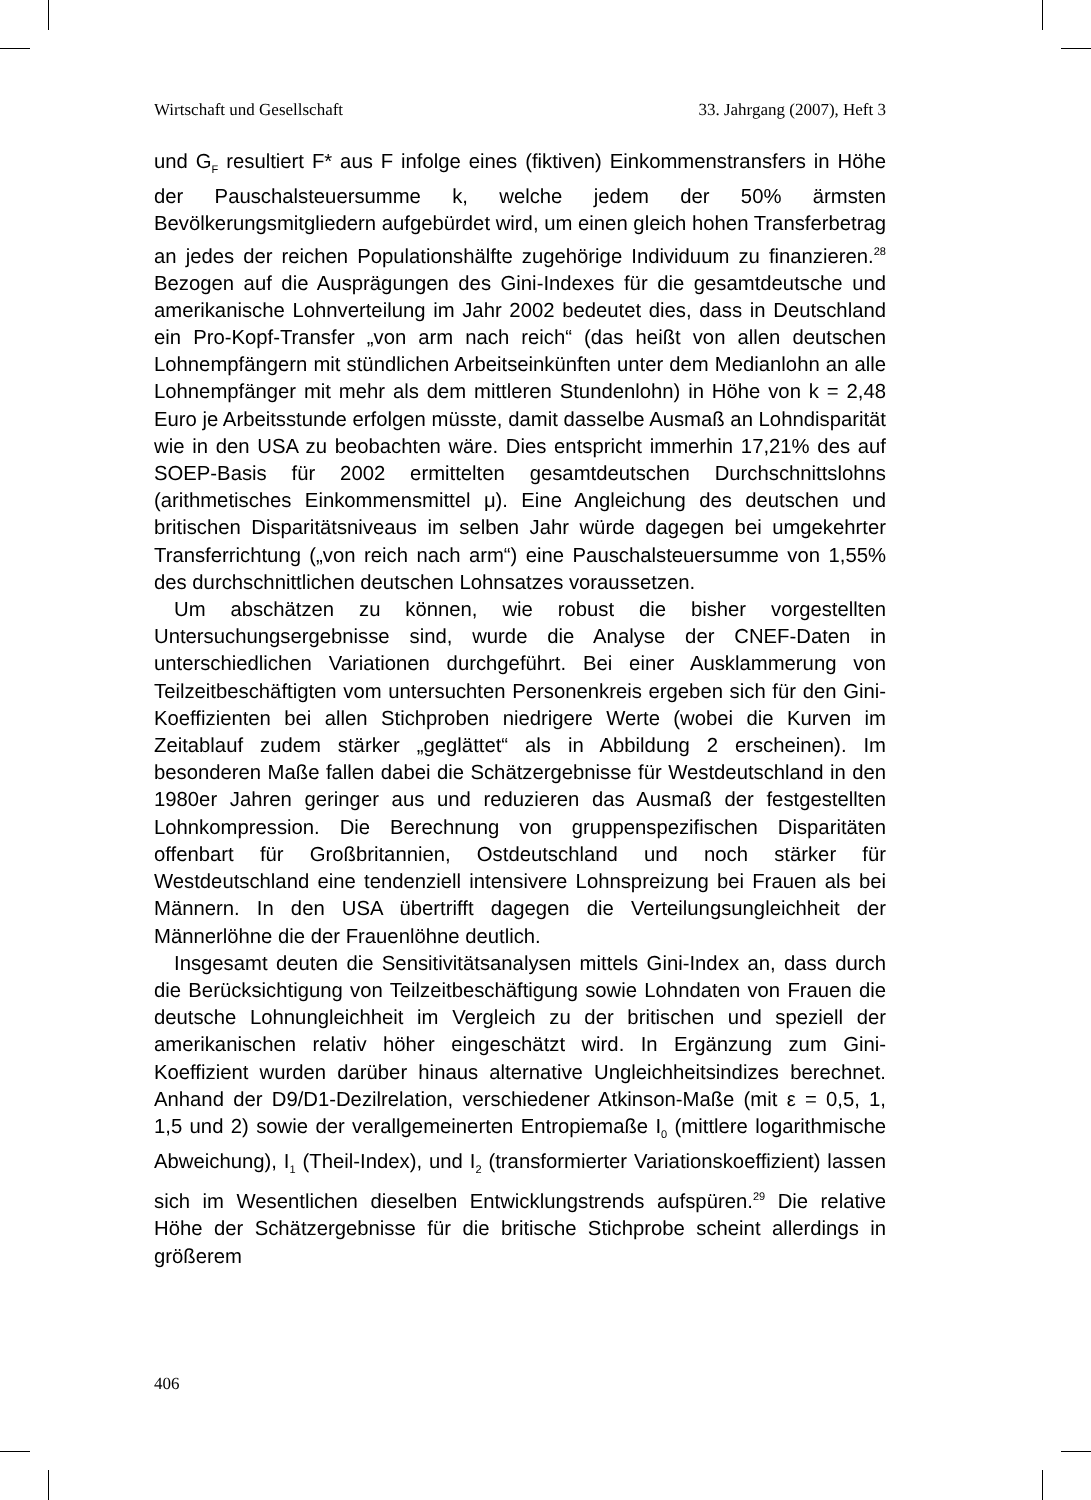Wirtschaft und Gesellschaft 33. Jahrgang (2007), Heft 3
und G<sub>F</sub> resultiert F* aus F infolge eines (fiktiven) Einkommenstransfers in Höhe der Pauschalsteuersumme k, welche jedem der 50% ärmsten Bevölkerungsmitgliedern aufgebürdet wird, um einen gleich hohen Transferbetrag an jedes der reichen Populationshälfte zugehörige Individuum zu finanzieren.<sup>28</sup> Bezogen auf die Ausprägungen des Gini-Indexes für die gesamtdeutsche und amerikanische Lohnverteilung im Jahr 2002 bedeutet dies, dass in Deutschland ein Pro-Kopf-Transfer „von arm nach reich“ (das heißt von allen deutschen Lohnempfängern mit stündlichen Arbeitseinkünften unter dem Medianlohn an alle Lohnempfänger mit mehr als dem mittleren Stundenlohn) in Höhe von k = 2,48 Euro je Arbeitsstunde erfolgen müsste, damit dasselbe Ausmaß an Lohndisparität wie in den USA zu beobachten wäre. Dies entspricht immerhin 17,21% des auf SOEP-Basis für 2002 ermittelten gesamtdeutschen Durchschnittslohns (arithmetisches Einkommensmittel μ). Eine Angleichung des deutschen und britischen Disparitätsniveaus im selben Jahr würde dagegen bei umgekehrter Transferrichtung („von reich nach arm“) eine Pauschalsteuersumme von 1,55% des durchschnittlichen deutschen Lohnsatzes voraussetzen.
Um abschätzen zu können, wie robust die bisher vorgestellten Untersuchungsergebnisse sind, wurde die Analyse der CNEF-Daten in unterschiedlichen Variationen durchgeführt. Bei einer Ausklammerung von Teilzeitbeschäftigten vom untersuchten Personenkreis ergeben sich für den Gini-Koeffizienten bei allen Stichproben niedrigere Werte (wobei die Kurven im Zeitablauf zudem stärker „geglättet“ als in Abbildung 2 erscheinen). Im besonderen Maße fallen dabei die Schätzergebnisse für Westdeutschland in den 1980er Jahren geringer aus und reduzieren das Ausmaß der festgestellten Lohnkompression. Die Berechnung von gruppenspezifischen Disparitäten offenbart für Großbritannien, Ostdeutschland und noch stärker für Westdeutschland eine tendenziell intensivere Lohnspreizung bei Frauen als bei Männern. In den USA übertrifft dagegen die Verteilungsungleichheit der Männerlöhne die der Frauenlöhne deutlich.
Insgesamt deuten die Sensitivitätsanalysen mittels Gini-Index an, dass durch die Berücksichtigung von Teilzeitbeschäftigung sowie Lohndaten von Frauen die deutsche Lohnungleichheit im Vergleich zu der britischen und speziell der amerikanischen relativ höher eingeschätzt wird. In Ergänzung zum Gini-Koeffizient wurden darüber hinaus alternative Ungleichheitsindizes berechnet. Anhand der D9/D1-Dezilrelation, verschiedener Atkinson-Maße (mit ε = 0,5, 1, 1,5 und 2) sowie der verallgemeinerten Entropiemaße I<sub>0</sub> (mittlere logarithmische Abweichung), I<sub>1</sub> (Theil-Index), und I<sub>2</sub> (transformierter Variationskoeffizient) lassen sich im Wesentlichen dieselben Entwicklungstrends aufspüren.<sup>29</sup> Die relative Höhe der Schätzergebnisse für die britische Stichprobe scheint allerdings in größerem
406